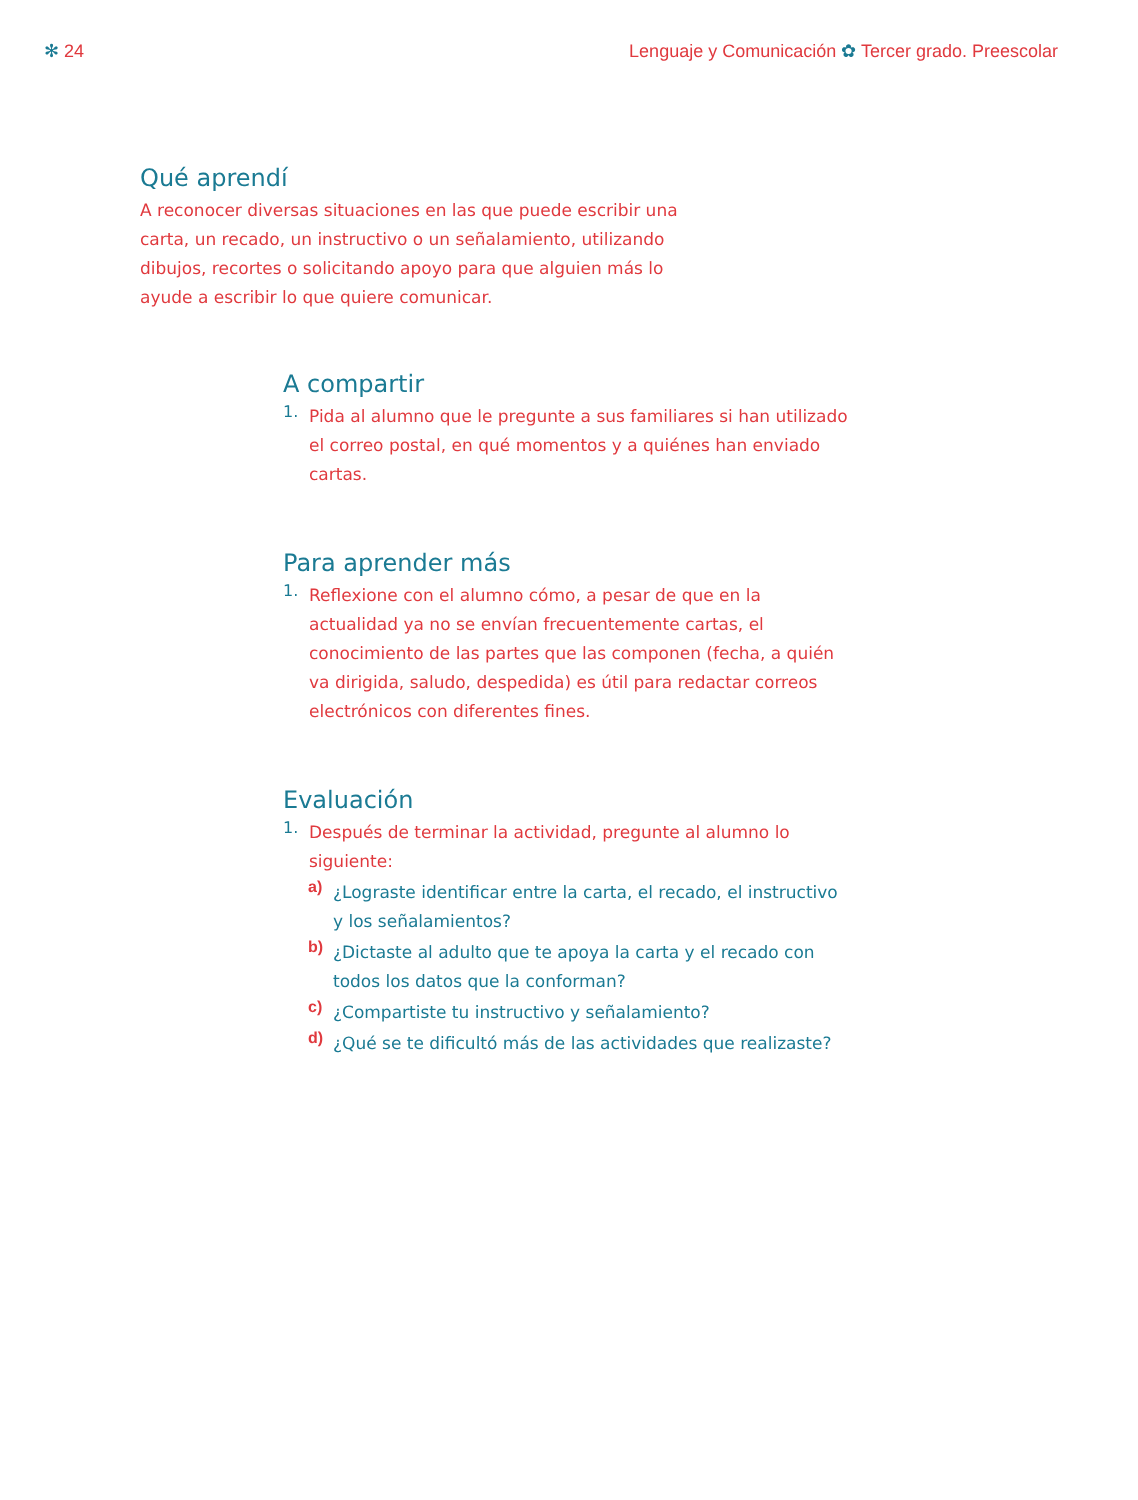✻ 24 Lenguaje y Comunicación ✿ Tercer grado. Preescolar
Qué aprendí
A reconocer diversas situaciones en las que puede escribir una carta, un recado, un instructivo o un señalamiento, utilizando dibujos, recortes o solicitando apoyo para que alguien más lo ayude a escribir lo que quiere comunicar.
A compartir
1.
Pida al alumno que le pregunte a sus familiares si han utilizado el correo postal, en qué momentos y a quiénes han enviado cartas.
Para aprender más
1.
Reflexione con el alumno cómo, a pesar de que en la actualidad ya no se envían frecuentemente cartas, el conocimiento de las partes que las componen (fecha, a quién va dirigida, saludo, despedida) es útil para redactar correos electrónicos con diferentes fines.
Evaluación
1.
Después de terminar la actividad, pregunte al alumno lo siguiente:
a)
¿Lograste identificar entre la carta, el recado, el instructivo y los señalamientos?
b)
¿Dictaste al adulto que te apoya la carta y el recado con todos los datos que la conforman?
c)
¿Compartiste tu instructivo y señalamiento?
d)
¿Qué se te dificultó más de las actividades que realizaste?